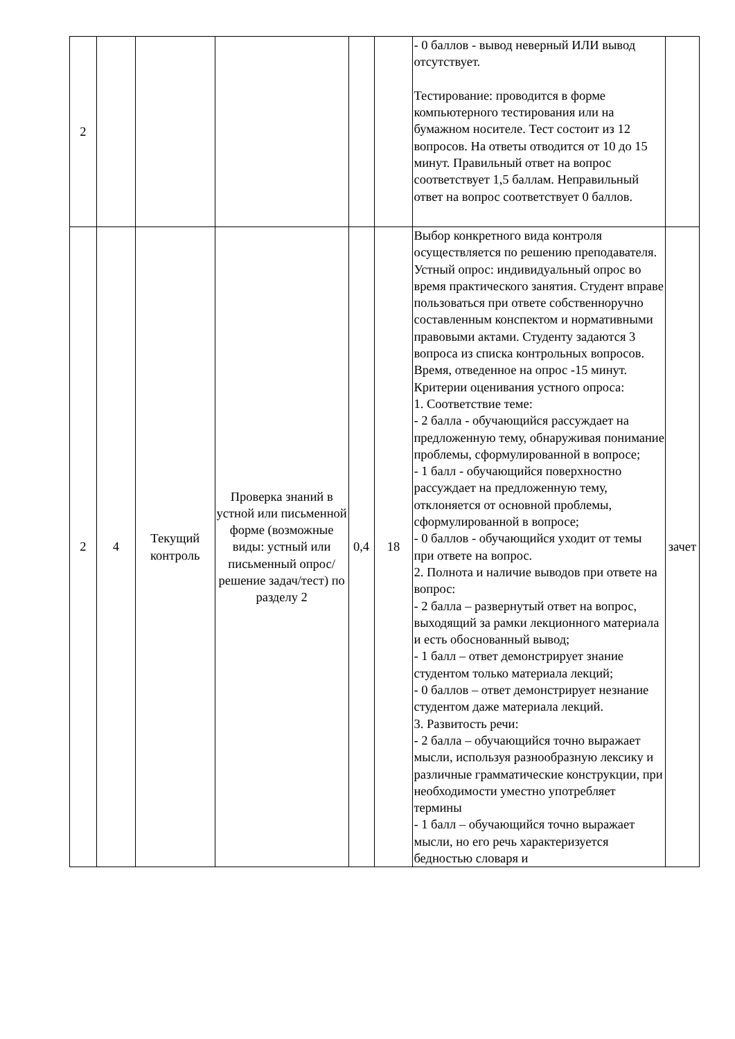| 2 | | | | | | - 0 баллов - вывод неверный ИЛИ вывод отсутствует. Тестирование: проводится в форме компьютерного тестирования или на бумажном носителе. Тест состоит из 12 вопросов. На ответы отводится от 10 до 15 минут. Правильный ответ на вопрос соответствует 1,5 баллам. Неправильный ответ на вопрос соответствует 0 баллов. | |
| 2 | 4 | Текущий контроль | Проверка знаний в устной или письменной форме (возможные виды: устный или письменный опрос/решение задач/тест) по разделу 2 | 0,4 | 18 | Выбор конкретного вида контроля осуществляется по решению преподавателя. Устный опрос: индивидуальный опрос во время практического занятия. Студент вправе пользоваться при ответе собственноручно составленным конспектом и нормативными правовыми актами. Студенту задаются 3 вопроса из списка контрольных вопросов. Время, отведенное на опрос -15 минут. Критерии оценивания устного опроса: 1. Соответствие теме: - 2 балла - обучающийся рассуждает на предложенную тему, обнаруживая понимание проблемы, сформулированной в вопросе; - 1 балл - обучающийся поверхностно рассуждает на предложенную тему, отклоняется от основной проблемы, сформулированной в вопросе; - 0 баллов - обучающийся уходит от темы при ответе на вопрос. 2. Полнота и наличие выводов при ответе на вопрос: - 2 балла – развернутый ответ на вопрос, выходящий за рамки лекционного материала и есть обоснованный вывод; - 1 балл – ответ демонстрирует знание студентом только материала лекций; - 0 баллов – ответ демонстрирует незнание студентом даже материала лекций. 3. Развитость речи: - 2 балла – обучающийся точно выражает мысли, используя разнообразную лексику и различные грамматические конструкции, при необходимости уместно употребляет термины - 1 балл – обучающийся точно выражает мысли, но его речь характеризуется бедностью словаря и | зачет |